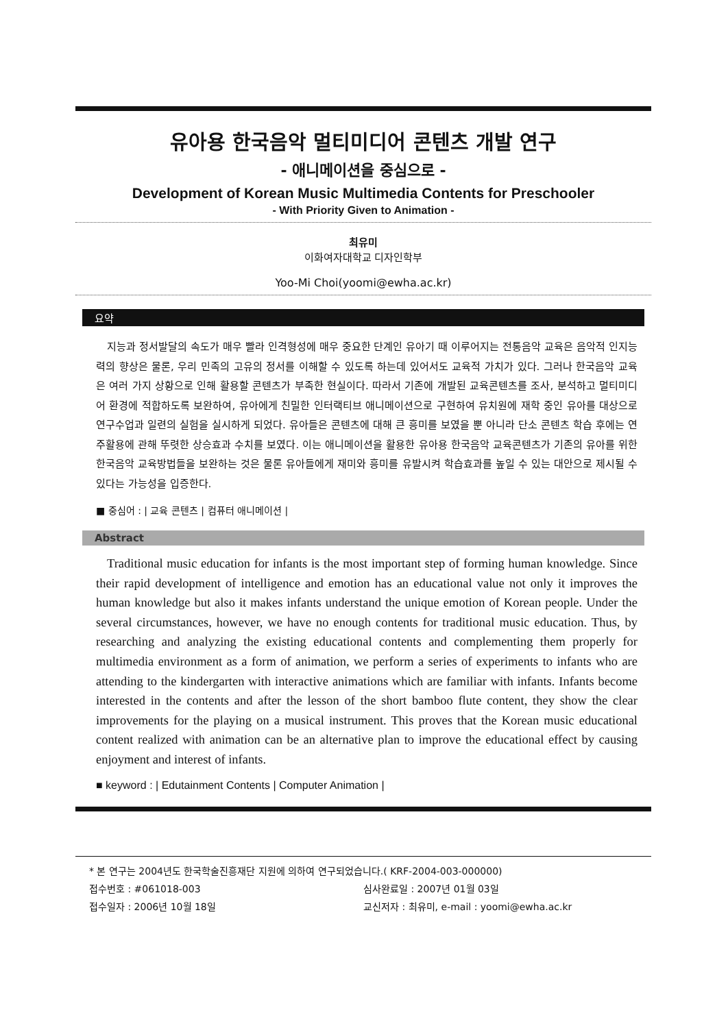유아용 한국음악 멀티미디어 콘텐츠 개발 연구
- 애니메이션을 중심으로 -
Development of Korean Music Multimedia Contents for Preschooler
- With Priority Given to Animation -
최유미
이화여자대학교 디자인학부
Yoo-Mi Choi(yoomi@ewha.ac.kr)
요약
지능과 정서발달의 속도가 매우 빨라 인격형성에 매우 중요한 단계인 유아기 때 이루어지는 전통음악 교육은 음악적 인지능력의 향상은 물론, 우리 민족의 고유의 정서를 이해할 수 있도록 하는데 있어서도 교육적 가치가 있다. 그러나 한국음악 교육은 여러 가지 상황으로 인해 활용할 콘텐츠가 부족한 현실이다. 따라서 기존에 개발된 교육콘텐츠를 조사, 분석하고 멀티미디어 환경에 적합하도록 보완하여, 유아에게 친밀한 인터랙티브 애니메이션으로 구현하여 유치원에 재학 중인 유아를 대상으로 연구수업과 일련의 실험을 실시하게 되었다. 유아들은 콘텐츠에 대해 큰 흥미를 보였을 뿐 아니라 단소 콘텐츠 학습 후에는 연주활용에 관해 뚜렷한 상승효과 수치를 보였다. 이는 애니메이션을 활용한 유아용 한국음악 교육콘텐츠가 기존의 유아를 위한 한국음악 교육방법들을 보완하는 것은 물론 유아들에게 재미와 흥미를 유발시켜 학습효과를 높일 수 있는 대안으로 제시될 수 있다는 가능성을 입증한다.
■ 중심어 : | 교육 콘텐츠 | 컴퓨터 애니메이션 |
Abstract
Traditional music education for infants is the most important step of forming human knowledge. Since their rapid development of intelligence and emotion has an educational value not only it improves the human knowledge but also it makes infants understand the unique emotion of Korean people. Under the several circumstances, however, we have no enough contents for traditional music education. Thus, by researching and analyzing the existing educational contents and complementing them properly for multimedia environment as a form of animation, we perform a series of experiments to infants who are attending to the kindergarten with interactive animations which are familiar with infants. Infants become interested in the contents and after the lesson of the short bamboo flute content, they show the clear improvements for the playing on a musical instrument. This proves that the Korean music educational content realized with animation can be an alternative plan to improve the educational effect by causing enjoyment and interest of infants.
■ keyword : | Edutainment Contents | Computer Animation |
* 본 연구는 2004년도 한국학술진흥재단 지원에 의하여 연구되었습니다.( KRF-2004-003-000000)
접수번호 : #061018-003 심사완료일 : 2007년 01월 03일
접수일자 : 2006년 10월 18일 교신저자 : 최유미, e-mail : yoomi@ewha.ac.kr